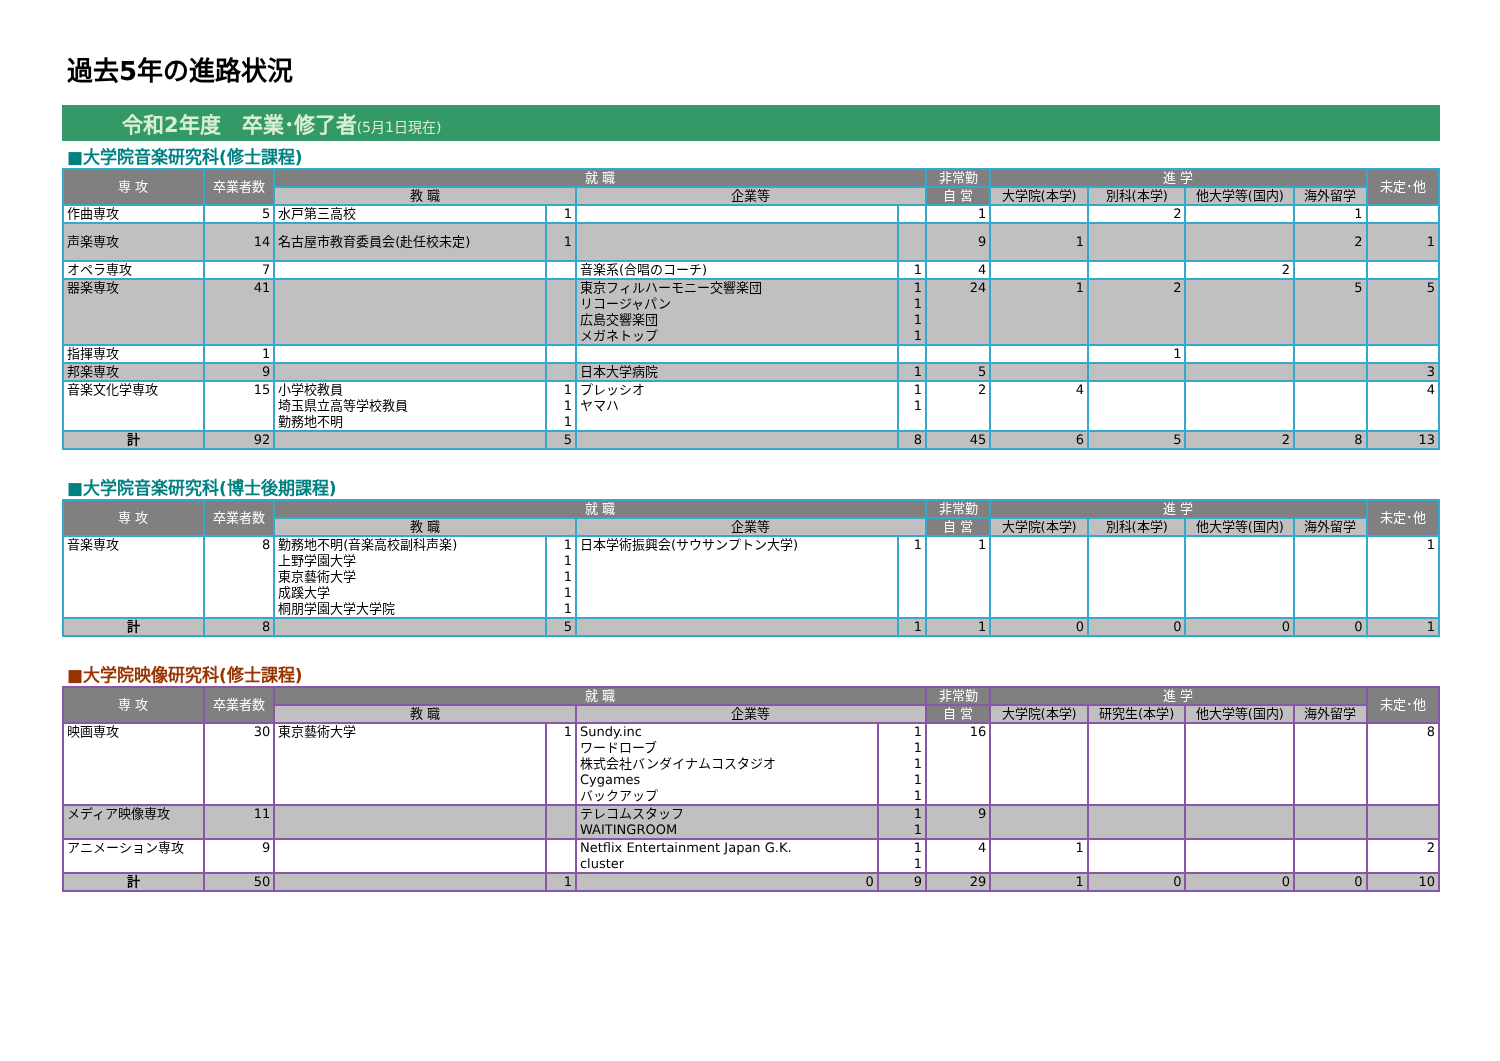過去5年の進路状況
令和2年度　卒業･修了者(5月1日現在)
■大学院音楽研究科(修士課程)
| 専 攻 | 卒業者数 | 就 職 | | | | 非常勤 | 進 学 | | | | 未定･他 |
| --- | --- | --- | --- | --- | --- | --- | --- | --- | --- | --- | --- |
| | | 教 職 | | 企業等 | | 自 営 | 大学院(本学) | 別科(本学) | 他大学等(国内) | 海外留学 | |
| 作曲専攻 | 5 | 水戸第三高校 | 1 | | | 1 | | 2 | | 1 | |
| 声楽専攻 | 14 | 名古屋市教育委員会(赴任校未定) | 1 | | | 9 | 1 | | | 2 | 1 |
| オペラ専攻 | 7 | | | 音楽系(合唱のコーチ) | 1 | 4 | | | 2 | | |
| 器楽専攻 | 41 | | | 東京フィルハーモニー交響楽団 リコージャパン 広島交響楽団 メガネトップ | 1 1 1 1 | 24 | 1 | 2 | | 5 | 5 |
| 指揮専攻 | 1 | | | | | | | 1 | | | |
| 邦楽専攻 | 9 | | | 日本大学病院 | 1 | 5 | | | | | 3 |
| 音楽文化学専攻 | 15 | 小学校教員 埼玉県立高等学校教員 勤務地不明 | 1 1 1 | プレッシオ ヤマハ | 1 1 | 2 | 4 | | | | 4 |
| 計 | 92 | | 5 | | 8 | 45 | 6 | 5 | 2 | 8 | 13 |
■大学院音楽研究科(博士後期課程)
| 専 攻 | 卒業者数 | 就 職 | | | | 非常勤 | 進 学 | | | | 未定･他 |
| --- | --- | --- | --- | --- | --- | --- | --- | --- | --- | --- | --- |
| | | 教 職 | | 企業等 | | 自 営 | 大学院(本学) | 別科(本学) | 他大学等(国内) | 海外留学 | |
| 音楽専攻 | 8 | 勤務地不明(音楽高校副科声楽) 上野学園大学 東京藝術大学 成蹊大学 桐朋学園大学大学院 | 1 1 1 1 1 | 日本学術振興会(サウサンプトン大学) | 1 | 1 | | | | | 1 |
| 計 | 8 | | 5 | | 1 | 1 | 0 | 0 | 0 | 0 | 1 |
■大学院映像研究科(修士課程)
| 専 攻 | 卒業者数 | 就 職 | | | | 非常勤 | 進 学 | | | | 未定･他 |
| --- | --- | --- | --- | --- | --- | --- | --- | --- | --- | --- | --- |
| | | 教 職 | | 企業等 | | 自 営 | 大学院(本学) | 研究生(本学) | 他大学等(国内) | 海外留学 | |
| 映画専攻 | 30 | 東京藝術大学 | 1 | Sundy.inc ワードローブ 株式会社バンダイナムコスタジオ Cygames バックアップ | 1 1 1 1 1 | 16 | | | | | 8 |
| メディア映像専攻 | 11 | | | テレコムスタッフ WAITINGROOM | 1 1 | 9 | | | | | |
| アニメーション専攻 | 9 | | | Netflix Entertainment Japan G.K. cluster | 1 1 | 4 | 1 | | | | 2 |
| 計 | 50 | | 1 | 0 | 9 | 29 | 1 | 0 | 0 | 0 | 10 |